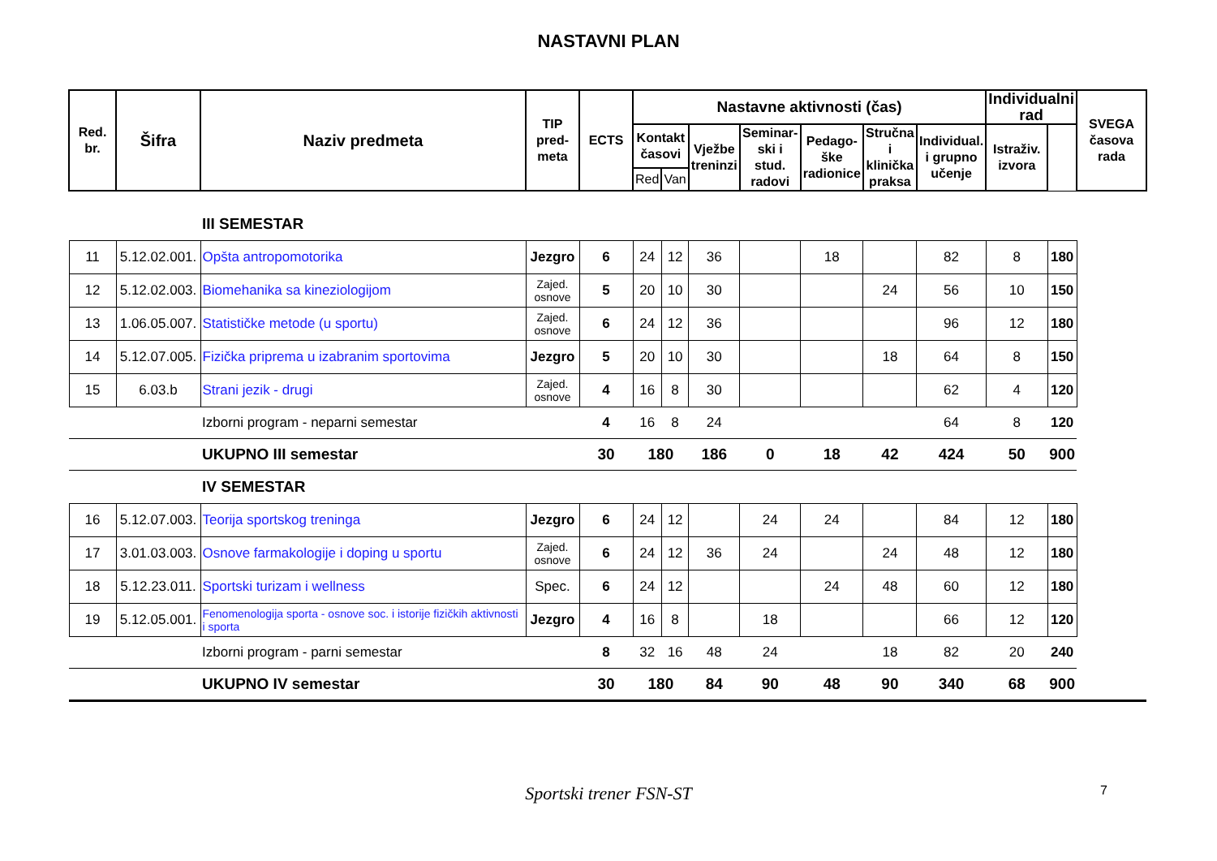NASTAVNI PLAN
| Red. br. | Šifra | Naziv predmeta | TIP pred-meta | ECTS | Nastavne aktivnosti (čas) | | | | | | | Individualni rad | | SVEGA časova rada |
| --- | --- | --- | --- | --- | --- | --- | --- | --- | --- | --- | --- | --- | --- | --- |
| | | | | | Kontakt časovi | | Vježbe treninzi | Seminar-ski i stud. radovi | Pedago-ške radionice | Stručna i klinička praksa | Individual. i grupno učenje | Istraživ. izvora | | |
| | | | | | Red | Van | | | | | | | | |
| | | III SEMESTAR | | | | | | | | | | | | |
| 11 | 5.12.02.001. | Opšta antropomotorika | Jezgro | 6 | 24 | 12 | 36 | | 18 | | 82 | 8 | 180 | |
| 12 | 5.12.02.003. | Biomehanika sa kineziologijom | Zajed. osnove | 5 | 20 | 10 | 30 | | | 24 | 56 | 10 | 150 | |
| 13 | 1.06.05.007. | Statističke metode (u sportu) | Zajed. osnove | 6 | 24 | 12 | 36 | | | | 96 | 12 | 180 | |
| 14 | 5.12.07.005. | Fizička priprema u izabranim sportovima | Jezgro | 5 | 20 | 10 | 30 | | | 18 | 64 | 8 | 150 | |
| 15 | 6.03.b | Strani jezik - drugi | Zajed. osnove | 4 | 16 | 8 | 30 | | | | 62 | 4 | 120 | |
| | | Izborni program - neparni semestar | | 4 | 16 | 8 | 24 | | | | 64 | 8 | 120 | |
| | | UKUPNO III semestar | | 30 | 180 | | 186 | 0 | 18 | 42 | 424 | 50 | 900 | |
| | | IV SEMESTAR | | | | | | | | | | | | |
| 16 | 5.12.07.003. | Teorija sportskog treninga | Jezgro | 6 | 24 | 12 | | 24 | 24 | | 84 | 12 | 180 | |
| 17 | 3.01.03.003. | Osnove farmakologije i doping u sportu | Zajed. osnove | 6 | 24 | 12 | 36 | 24 | | 24 | 48 | 12 | 180 | |
| 18 | 5.12.23.011. | Sportski turizam i wellness | Spec. | 6 | 24 | 12 | | | 24 | 48 | 60 | 12 | 180 | |
| 19 | 5.12.05.001. | Fenomenologija sporta - osnove soc. i istorije fizičkih aktivnosti i sporta | Jezgro | 4 | 16 | 8 | | 18 | | | 66 | 12 | 120 | |
| | | Izborni program - parni semestar | | 8 | 32 | 16 | 48 | 24 | | 18 | 82 | 20 | 240 | |
| | | UKUPNO IV semestar | | 30 | 180 | | 84 | 90 | 48 | 90 | 340 | 68 | 900 | |
Sportski trener FSN-ST 7